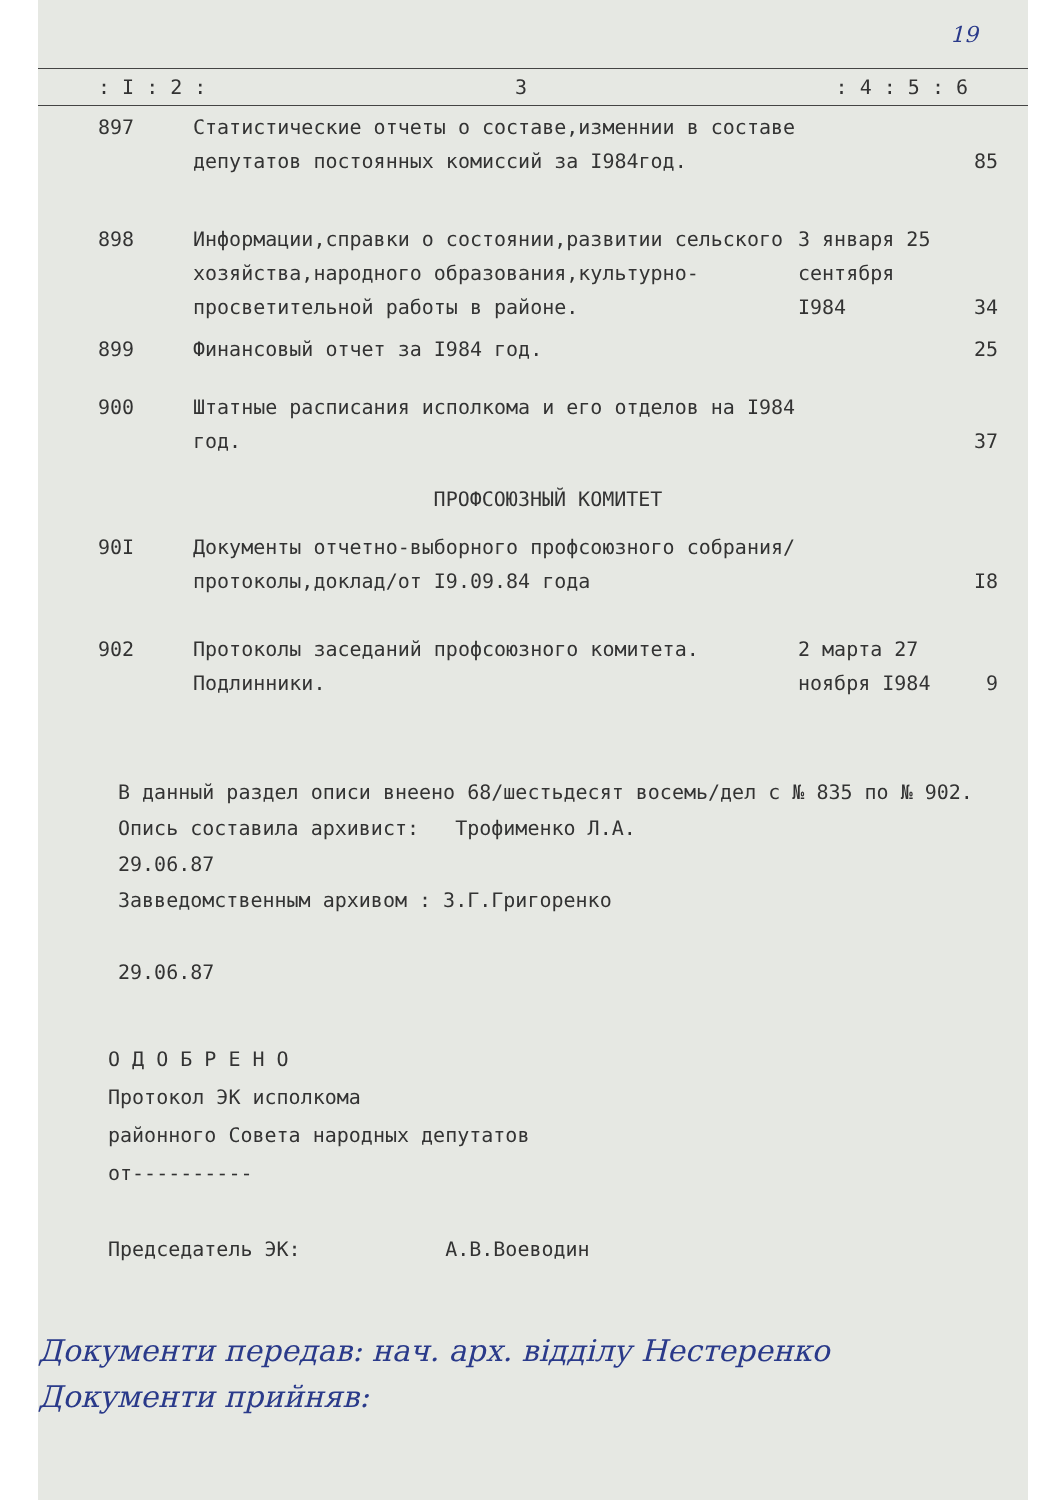19
: I : 2 : 3: 4 : 5 : 6
| 897 | Статистические отчеты о составе,изменнии в составе депутатов постоянных комиссий за I984год. | | 85 |
| 898 | Информации,справки о состоянии,развитии сельского хозяйства,народного образования,культурно-просветительной работы в районе. | 3 января 25 сентября I984 | 34 |
| 899 | Финансовый отчет за I984 год. | | 25 |
| 900 | Штатные расписания исполкома и его отделов на I984 год. | | 37 |
| ПРОФСОЮЗНЫЙ КОМИТЕТ | | | |
| 90I | Документы отчетно-выборного профсоюзного собрания/протоколы,доклад/от I9.09.84 года | | I8 |
| 902 | Протоколы заседаний профсоюзного комитета. Подлинники. | 2 марта 27 ноября I984 | 9 |
В данный раздел описи внеено 68/шестьдесят восемь/дел с № 835 по № 902.
Опись составила архивист: Трофименко Л.А.
29.06.87
Завведомственным архивом : З.Г.Григоренко
29.06.87
О Д О Б Р Е Н О
Протокол ЭК исполкома
районного Совета народных депутатов
от----------
Председатель ЭК: А.В.Воеводин
Документи передав: нач. арх. відділу Нестеренко
Документи прийняв: